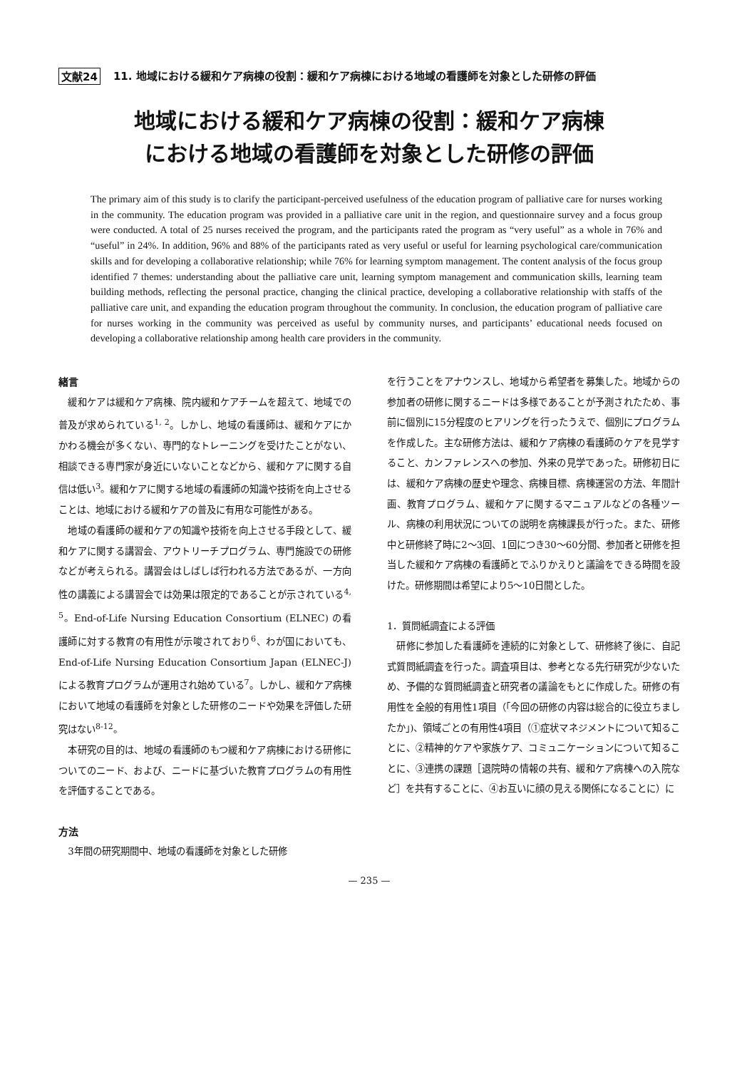文献24 11. 地域における緩和ケア病棟の役割：緩和ケア病棟における地域の看護師を対象とした研修の評価
地域における緩和ケア病棟の役割：緩和ケア病棟
における地域の看護師を対象とした研修の評価
The primary aim of this study is to clarify the participant-perceived usefulness of the education program of palliative care for nurses working in the community. The education program was provided in a palliative care unit in the region, and questionnaire survey and a focus group were conducted. A total of 25 nurses received the program, and the participants rated the program as “very useful” as a whole in 76% and “useful” in 24%. In addition, 96% and 88% of the participants rated as very useful or useful for learning psychological care/communication skills and for developing a collaborative relationship; while 76% for learning symptom management. The content analysis of the focus group identified 7 themes: understanding about the palliative care unit, learning symptom management and communication skills, learning team building methods, reflecting the personal practice, changing the clinical practice, developing a collaborative relationship with staffs of the palliative care unit, and expanding the education program throughout the community. In conclusion, the education program of palliative care for nurses working in the community was perceived as useful by community nurses, and participants’ educational needs focused on developing a collaborative relationship among health care providers in the community.
緒言
緩和ケアは緩和ケア病棟、院内緩和ケアチームを超えて、地域での普及が求められている<sup>1, 2</sup>。しかし、地域の看護師は、緩和ケアにかかわる機会が多くない、専門的なトレーニングを受けたことがない、相談できる専門家が身近にいないことなどから、緩和ケアに関する自信は低い<sup>3</sup>。緩和ケアに関する地域の看護師の知識や技術を向上させることは、地域における緩和ケアの普及に有用な可能性がある。
地域の看護師の緩和ケアの知識や技術を向上させる手段として、緩和ケアに関する講習会、アウトリーチプログラム、専門施設での研修などが考えられる。講習会はしばしば行われる方法であるが、一方向性の講義による講習会では効果は限定的であることが示されている<sup>4, 5</sup>。End-of-Life Nursing Education Consortium (ELNEC) の看護師に対する教育の有用性が示唆されており<sup>6</sup>、わが国においても、End-of-Life Nursing Education Consortium Japan (ELNEC-J) による教育プログラムが運用され始めている<sup>7</sup>。しかし、緩和ケア病棟において地域の看護師を対象とした研修のニードや効果を評価した研究はない<sup>8-12</sup>。
本研究の目的は、地域の看護師のもつ緩和ケア病棟における研修についてのニード、および、ニードに基づいた教育プログラムの有用性を評価することである。
方法
3年間の研究期間中、地域の看護師を対象とした研修
を行うことをアナウンスし、地域から希望者を募集した。地域からの参加者の研修に関するニードは多様であることが予測されたため、事前に個別に15分程度のヒアリングを行ったうえで、個別にプログラムを作成した。主な研修方法は、緩和ケア病棟の看護師のケアを見学すること、カンファレンスへの参加、外来の見学であった。研修初日には、緩和ケア病棟の歴史や理念、病棟目標、病棟運営の方法、年間計画、教育プログラム、緩和ケアに関するマニュアルなどの各種ツール、病棟の利用状況についての説明を病棟課長が行った。また、研修中と研修終了時に2～3回、1回につき30～60分間、参加者と研修を担当した緩和ケア病棟の看護師とでふりかえりと議論をできる時間を設けた。研修期間は希望により5～10日間とした。
1．質問紙調査による評価
研修に参加した看護師を連続的に対象として、研修終了後に、自記式質問紙調査を行った。調査項目は、参考となる先行研究が少ないため、予備的な質問紙調査と研究者の議論をもとに作成した。研修の有用性を全般的有用性1項目（「今回の研修の内容は総合的に役立ちましたか」)、領域ごとの有用性4項目（①症状マネジメントについて知ることに、②精神的ケアや家族ケア、コミュニケーションについて知ることに、③連携の課題［退院時の情報の共有、緩和ケア病棟への入院など］を共有することに、④お互いに顔の見える関係になることに）に
— 235 —